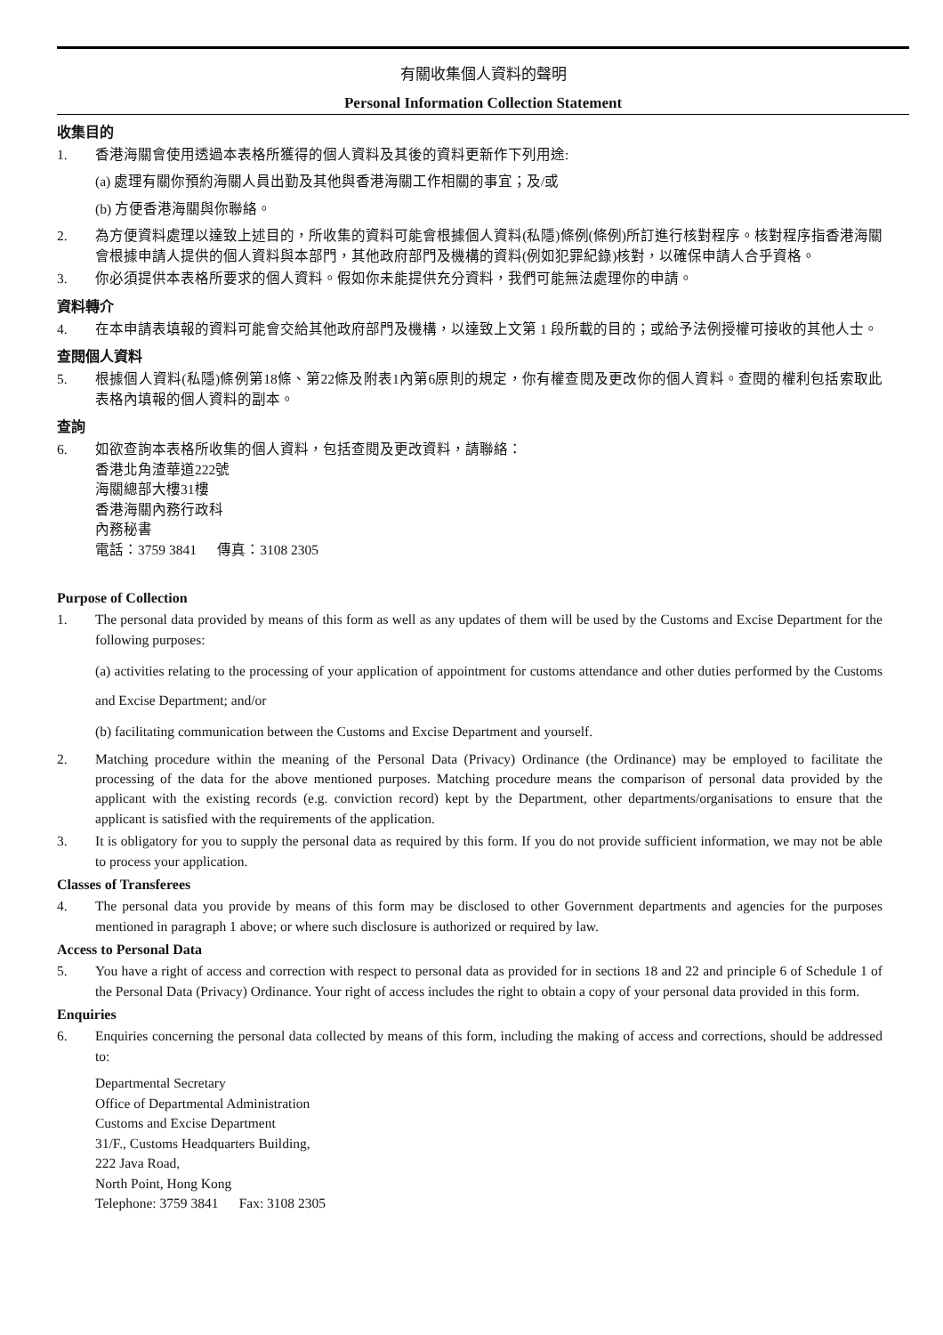有關收集個人資料的聲明
Personal Information Collection Statement
收集目的
1. 香港海關會使用透過本表格所獲得的個人資料及其後的資料更新作下列用途:
(a) 處理有關你預約海關人員出勤及其他與香港海關工作相關的事宜；及/或
(b) 方便香港海關與你聯絡。
2. 為方便資料處理以達致上述目的，所收集的資料可能會根據個人資料(私隱)條例(條例)所訂進行核對程序。核對程序指香港海關會根據申請人提供的個人資料與本部門，其他政府部門及機構的資料(例如犯罪紀錄)核對，以確保申請人合乎資格。
3. 你必須提供本表格所要求的個人資料。假如你未能提供充分資料，我們可能無法處理你的申請。
資料轉介
4. 在本申請表填報的資料可能會交給其他政府部門及機構，以達致上文第 1 段所載的目的；或給予法例授權可接收的其他人士。
查閱個人資料
5. 根據個人資料(私隱)條例第18條、第22條及附表1內第6原則的規定，你有權查閱及更改你的個人資料。查閱的權利包括索取此表格內填報的個人資料的副本。
查詢
6. 如欲查詢本表格所收集的個人資料，包括查閱及更改資料，請聯絡：
香港北角渣華道222號
海關總部大樓31樓
香港海關內務行政科
內務秘書
電話：3759 3841 傳真：3108 2305
Purpose of Collection
1. The personal data provided by means of this form as well as any updates of them will be used by the Customs and Excise Department for the following purposes:
(a) activities relating to the processing of your application of appointment for customs attendance and other duties performed by the Customs and Excise Department; and/or
(b) facilitating communication between the Customs and Excise Department and yourself.
2. Matching procedure within the meaning of the Personal Data (Privacy) Ordinance (the Ordinance) may be employed to facilitate the processing of the data for the above mentioned purposes. Matching procedure means the comparison of personal data provided by the applicant with the existing records (e.g. conviction record) kept by the Department, other departments/organisations to ensure that the applicant is satisfied with the requirements of the application.
3. It is obligatory for you to supply the personal data as required by this form. If you do not provide sufficient information, we may not be able to process your application.
Classes of Transferees
4. The personal data you provide by means of this form may be disclosed to other Government departments and agencies for the purposes mentioned in paragraph 1 above; or where such disclosure is authorized or required by law.
Access to Personal Data
5. You have a right of access and correction with respect to personal data as provided for in sections 18 and 22 and principle 6 of Schedule 1 of the Personal Data (Privacy) Ordinance. Your right of access includes the right to obtain a copy of your personal data provided in this form.
Enquiries
6. Enquiries concerning the personal data collected by means of this form, including the making of access and corrections, should be addressed to:
Departmental Secretary
Office of Departmental Administration
Customs and Excise Department
31/F., Customs Headquarters Building,
222 Java Road,
North Point, Hong Kong
Telephone: 3759 3841 Fax: 3108 2305